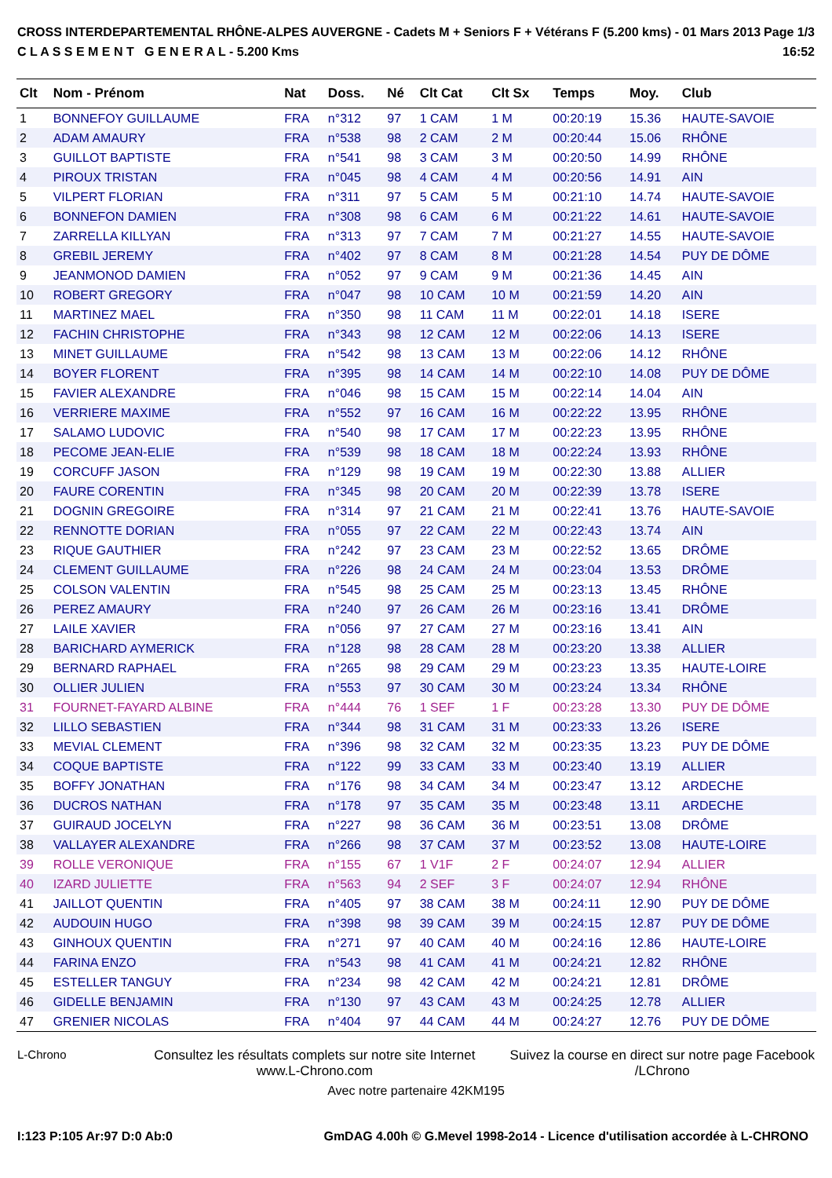CROSS INTERDEPARTEMENTAL RHÔNE-ALPES AUVERGNE - Cadets M + Seniors F + Vétérans F (5.200 kms) - 01 Mars 2013
C L A S S E M E N T G E N E R A L - 5.200 Kms
Page 1/3
16:52
| Clt | Nom - Prénom | Nat | Doss. | Né | Clt Cat | Clt Sx | Temps | Moy. | Club |
| --- | --- | --- | --- | --- | --- | --- | --- | --- | --- |
| 1 | BONNEFOY GUILLAUME | FRA | n°312 | 97 | 1 CAM | 1 M | 00:20:19 | 15.36 | HAUTE-SAVOIE |
| 2 | ADAM AMAURY | FRA | n°538 | 98 | 2 CAM | 2 M | 00:20:44 | 15.06 | RHÔNE |
| 3 | GUILLOT BAPTISTE | FRA | n°541 | 98 | 3 CAM | 3 M | 00:20:50 | 14.99 | RHÔNE |
| 4 | PIROUX TRISTAN | FRA | n°045 | 98 | 4 CAM | 4 M | 00:20:56 | 14.91 | AIN |
| 5 | VILPERT FLORIAN | FRA | n°311 | 97 | 5 CAM | 5 M | 00:21:10 | 14.74 | HAUTE-SAVOIE |
| 6 | BONNEFON DAMIEN | FRA | n°308 | 98 | 6 CAM | 6 M | 00:21:22 | 14.61 | HAUTE-SAVOIE |
| 7 | ZARRELLA KILLYAN | FRA | n°313 | 97 | 7 CAM | 7 M | 00:21:27 | 14.55 | HAUTE-SAVOIE |
| 8 | GREBIL JEREMY | FRA | n°402 | 97 | 8 CAM | 8 M | 00:21:28 | 14.54 | PUY DE DÔME |
| 9 | JEANMONOD DAMIEN | FRA | n°052 | 97 | 9 CAM | 9 M | 00:21:36 | 14.45 | AIN |
| 10 | ROBERT GREGORY | FRA | n°047 | 98 | 10 CAM | 10 M | 00:21:59 | 14.20 | AIN |
| 11 | MARTINEZ MAEL | FRA | n°350 | 98 | 11 CAM | 11 M | 00:22:01 | 14.18 | ISERE |
| 12 | FACHIN CHRISTOPHE | FRA | n°343 | 98 | 12 CAM | 12 M | 00:22:06 | 14.13 | ISERE |
| 13 | MINET GUILLAUME | FRA | n°542 | 98 | 13 CAM | 13 M | 00:22:06 | 14.12 | RHÔNE |
| 14 | BOYER FLORENT | FRA | n°395 | 98 | 14 CAM | 14 M | 00:22:10 | 14.08 | PUY DE DÔME |
| 15 | FAVIER ALEXANDRE | FRA | n°046 | 98 | 15 CAM | 15 M | 00:22:14 | 14.04 | AIN |
| 16 | VERRIERE MAXIME | FRA | n°552 | 97 | 16 CAM | 16 M | 00:22:22 | 13.95 | RHÔNE |
| 17 | SALAMO LUDOVIC | FRA | n°540 | 98 | 17 CAM | 17 M | 00:22:23 | 13.95 | RHÔNE |
| 18 | PECOME JEAN-ELIE | FRA | n°539 | 98 | 18 CAM | 18 M | 00:22:24 | 13.93 | RHÔNE |
| 19 | CORCUFF JASON | FRA | n°129 | 98 | 19 CAM | 19 M | 00:22:30 | 13.88 | ALLIER |
| 20 | FAURE CORENTIN | FRA | n°345 | 98 | 20 CAM | 20 M | 00:22:39 | 13.78 | ISERE |
| 21 | DOGNIN GREGOIRE | FRA | n°314 | 97 | 21 CAM | 21 M | 00:22:41 | 13.76 | HAUTE-SAVOIE |
| 22 | RENNOTTE DORIAN | FRA | n°055 | 97 | 22 CAM | 22 M | 00:22:43 | 13.74 | AIN |
| 23 | RIQUE GAUTHIER | FRA | n°242 | 97 | 23 CAM | 23 M | 00:22:52 | 13.65 | DRÔME |
| 24 | CLEMENT GUILLAUME | FRA | n°226 | 98 | 24 CAM | 24 M | 00:23:04 | 13.53 | DRÔME |
| 25 | COLSON VALENTIN | FRA | n°545 | 98 | 25 CAM | 25 M | 00:23:13 | 13.45 | RHÔNE |
| 26 | PEREZ AMAURY | FRA | n°240 | 97 | 26 CAM | 26 M | 00:23:16 | 13.41 | DRÔME |
| 27 | LAILE XAVIER | FRA | n°056 | 97 | 27 CAM | 27 M | 00:23:16 | 13.41 | AIN |
| 28 | BARICHARD AYMERICK | FRA | n°128 | 98 | 28 CAM | 28 M | 00:23:20 | 13.38 | ALLIER |
| 29 | BERNARD RAPHAEL | FRA | n°265 | 98 | 29 CAM | 29 M | 00:23:23 | 13.35 | HAUTE-LOIRE |
| 30 | OLLIER JULIEN | FRA | n°553 | 97 | 30 CAM | 30 M | 00:23:24 | 13.34 | RHÔNE |
| 31 | FOURNET-FAYARD ALBINE | FRA | n°444 | 76 | 1 SEF | 1 F | 00:23:28 | 13.30 | PUY DE DÔME |
| 32 | LILLO SEBASTIEN | FRA | n°344 | 98 | 31 CAM | 31 M | 00:23:33 | 13.26 | ISERE |
| 33 | MEVIAL CLEMENT | FRA | n°396 | 98 | 32 CAM | 32 M | 00:23:35 | 13.23 | PUY DE DÔME |
| 34 | COQUE BAPTISTE | FRA | n°122 | 99 | 33 CAM | 33 M | 00:23:40 | 13.19 | ALLIER |
| 35 | BOFFY JONATHAN | FRA | n°176 | 98 | 34 CAM | 34 M | 00:23:47 | 13.12 | ARDECHE |
| 36 | DUCROS NATHAN | FRA | n°178 | 97 | 35 CAM | 35 M | 00:23:48 | 13.11 | ARDECHE |
| 37 | GUIRAUD JOCELYN | FRA | n°227 | 98 | 36 CAM | 36 M | 00:23:51 | 13.08 | DRÔME |
| 38 | VALLAYER ALEXANDRE | FRA | n°266 | 98 | 37 CAM | 37 M | 00:23:52 | 13.08 | HAUTE-LOIRE |
| 39 | ROLLE VERONIQUE | FRA | n°155 | 67 | 1 V1F | 2 F | 00:24:07 | 12.94 | ALLIER |
| 40 | IZARD JULIETTE | FRA | n°563 | 94 | 2 SEF | 3 F | 00:24:07 | 12.94 | RHÔNE |
| 41 | JAILLOT QUENTIN | FRA | n°405 | 97 | 38 CAM | 38 M | 00:24:11 | 12.90 | PUY DE DÔME |
| 42 | AUDOUIN HUGO | FRA | n°398 | 98 | 39 CAM | 39 M | 00:24:15 | 12.87 | PUY DE DÔME |
| 43 | GINHOUX QUENTIN | FRA | n°271 | 97 | 40 CAM | 40 M | 00:24:16 | 12.86 | HAUTE-LOIRE |
| 44 | FARINA ENZO | FRA | n°543 | 98 | 41 CAM | 41 M | 00:24:21 | 12.82 | RHÔNE |
| 45 | ESTELLER TANGUY | FRA | n°234 | 98 | 42 CAM | 42 M | 00:24:21 | 12.81 | DRÔME |
| 46 | GIDELLE BENJAMIN | FRA | n°130 | 97 | 43 CAM | 43 M | 00:24:25 | 12.78 | ALLIER |
| 47 | GRENIER NICOLAS | FRA | n°404 | 97 | 44 CAM | 44 M | 00:24:27 | 12.76 | PUY DE DÔME |
L-Chrono Consultez les résultats complets sur notre site Internet
www.L-Chrono.com
Suivez la course en direct sur notre page Facebook
/LChrono
Avec notre partenaire 42KM195
I:123 P:105 Ar:97 D:0 Ab:0 GmDAG 4.00h © G.Mevel 1998-2o14 - Licence d'utilisation accordée à L-CHRONO